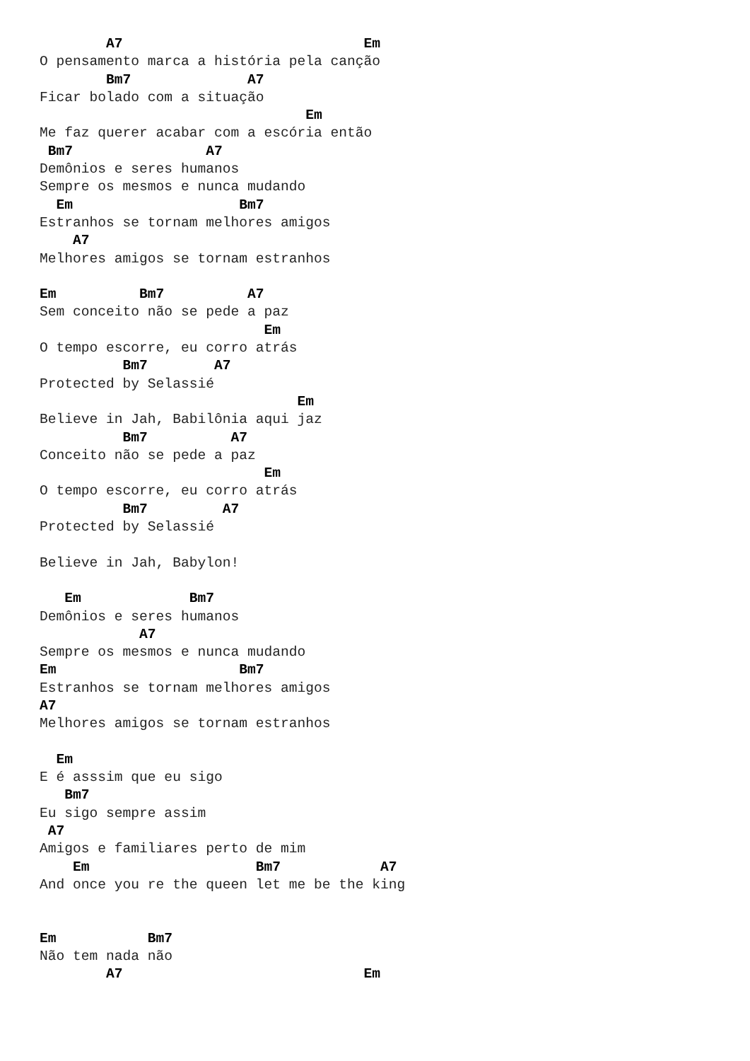A7                             Em
O pensamento marca a história pela canção
        Bm7              A7
Ficar bolado com a situação
                                Em
Me faz querer acabar com a escória então
 Bm7                A7
Demônios e seres humanos
Sempre os mesmos e nunca mudando
  Em                    Bm7
Estranhos se tornam melhores amigos
    A7
Melhores amigos se tornam estranhos

Em          Bm7          A7
Sem conceito não se pede a paz
                           Em
O tempo escorre, eu corro atrás
          Bm7        A7
Protected by Selassié
                               Em
Believe in Jah, Babilônia aqui jaz
          Bm7          A7
Conceito não se pede a paz
                           Em
O tempo escorre, eu corro atrás
          Bm7         A7
Protected by Selassié

Believe in Jah, Babylon!

   Em             Bm7
Demônios e seres humanos
            A7
Sempre os mesmos e nunca mudando
Em                      Bm7
Estranhos se tornam melhores amigos
A7
Melhores amigos se tornam estranhos

  Em
E é asssim que eu sigo
   Bm7
Eu sigo sempre assim
 A7
Amigos e familiares perto de mim
    Em                    Bm7            A7
And once you re the queen let me be the king


Em           Bm7
Não tem nada não
        A7                             Em